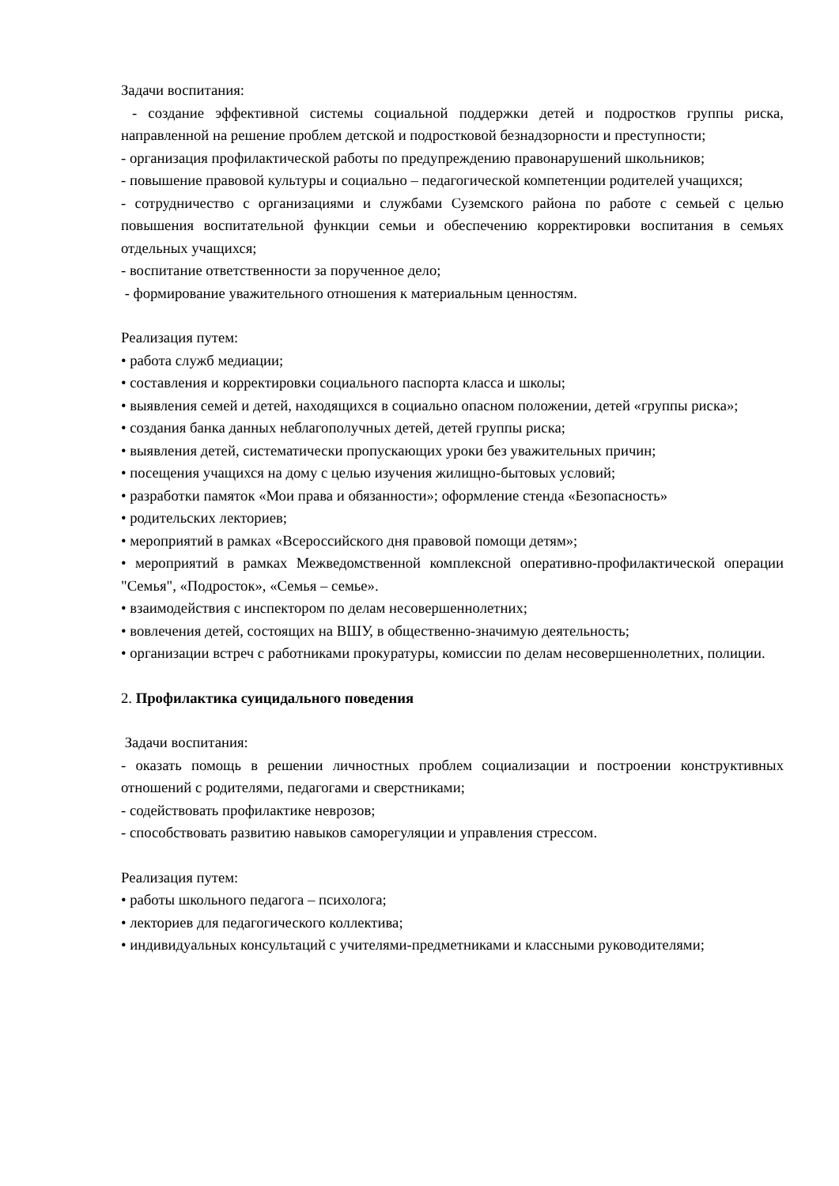Задачи воспитания:
- создание эффективной системы социальной поддержки детей и подростков группы риска, направленной на решение проблем детской и подростковой безнадзорности и преступности;
- организация профилактической работы по предупреждению правонарушений школьников;
- повышение правовой культуры и социально – педагогической компетенции родителей учащихся;
- сотрудничество с организациями и службами Суземского района по работе с семьей с целью повышения воспитательной функции семьи и обеспечению корректировки воспитания в семьях отдельных учащихся;
- воспитание ответственности за порученное дело;
- формирование уважительного отношения к материальным ценностям.
Реализация путем:
• работа служб медиации;
• составления и корректировки социального паспорта класса и школы;
• выявления семей и детей, находящихся в социально опасном положении, детей «группы риска»;
• создания банка данных неблагополучных детей, детей группы риска;
• выявления детей, систематически пропускающих уроки без уважительных причин;
• посещения учащихся на дому с целью изучения жилищно-бытовых условий;
• разработки памяток «Мои права и обязанности»; оформление стенда «Безопасность»
• родительских лекториев;
• мероприятий в рамках «Всероссийского дня правовой помощи детям»;
• мероприятий в рамках Межведомственной комплексной оперативно-профилактической операции "Семья", «Подросток», «Семья – семье».
• взаимодействия с инспектором по делам несовершеннолетних;
• вовлечения детей, состоящих на ВШУ, в общественно-значимую деятельность;
• организации встреч с работниками прокуратуры, комиссии по делам несовершеннолетних, полиции.
2. Профилактика суицидального поведения
Задачи воспитания:
- оказать помощь в решении личностных проблем социализации и построении конструктивных отношений с родителями, педагогами и сверстниками;
- содействовать профилактике неврозов;
- способствовать развитию навыков саморегуляции и управления стрессом.
Реализация путем:
• работы школьного педагога – психолога;
• лекториев для педагогического коллектива;
• индивидуальных консультаций с учителями-предметниками и классными руководителями;